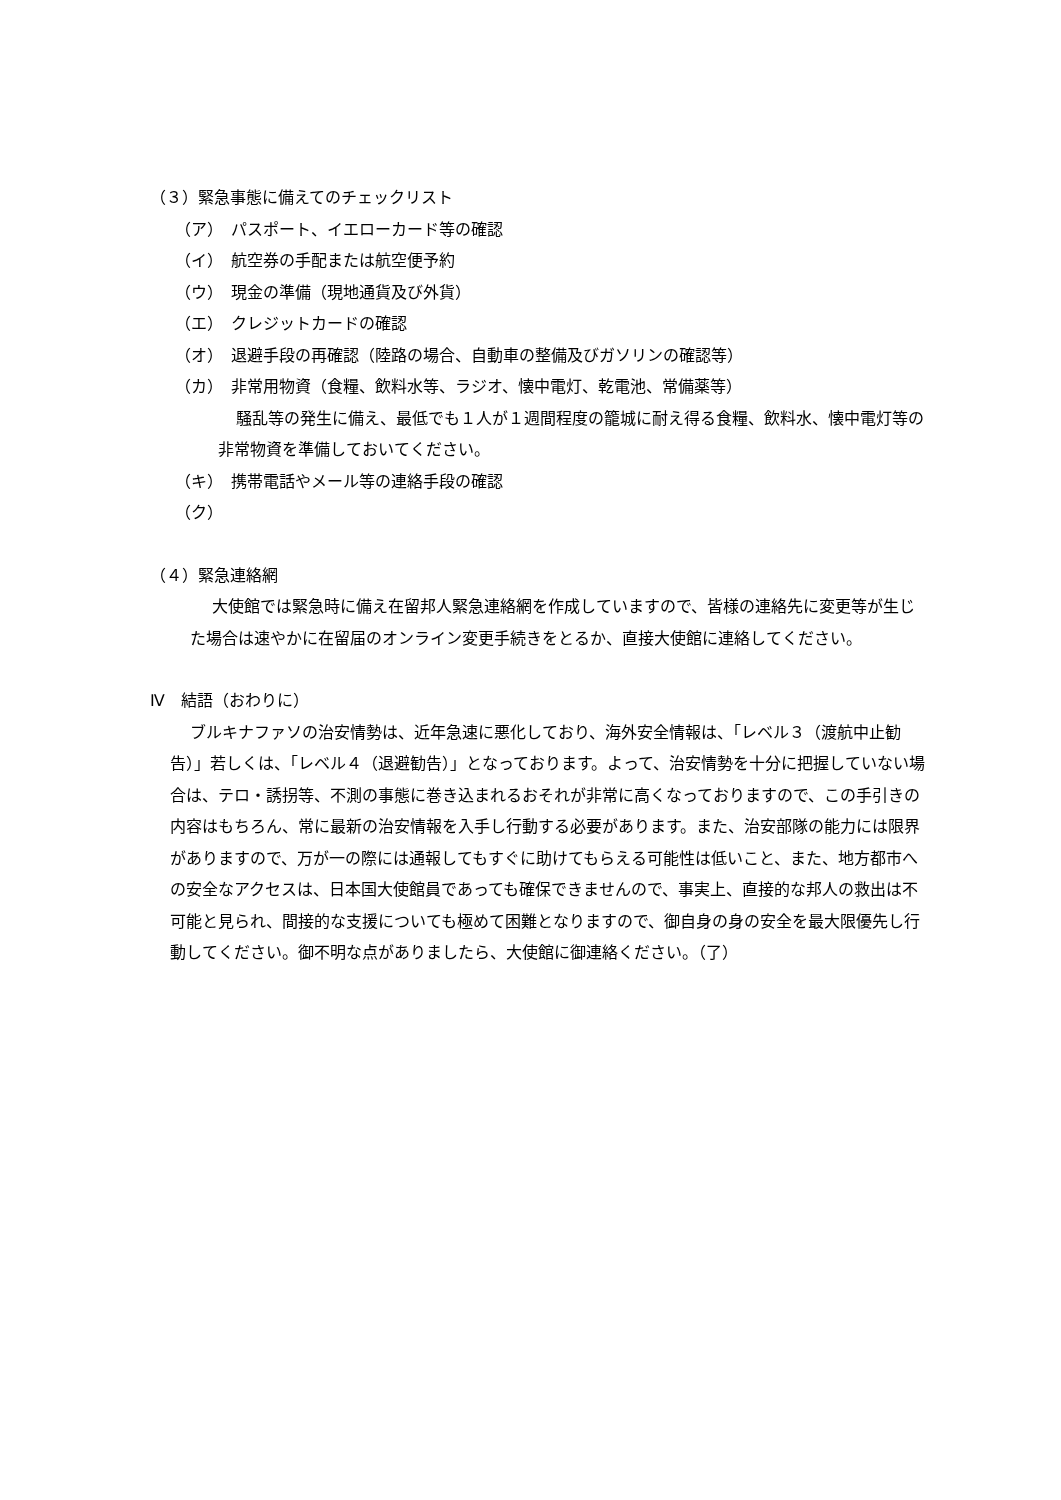（３）緊急事態に備えてのチェックリスト
（ア）　パスポート、イエローカード等の確認
（イ）　航空券の手配または航空便予約
（ウ）　現金の準備（現地通貨及び外貨）
（エ）　クレジットカードの確認
（オ）　退避手段の再確認（陸路の場合、自動車の整備及びガソリンの確認等）
（カ）　非常用物資（食糧、飲料水等、ラジオ、懐中電灯、乾電池、常備薬等）
騒乱等の発生に備え、最低でも１人が１週間程度の籠城に耐え得る食糧、飲料水、懐中電灯等の非常物資を準備しておいてください。
（キ）　携帯電話やメール等の連絡手段の確認
（ク）
（４）緊急連絡網
大使館では緊急時に備え在留邦人緊急連絡網を作成していますので、皆様の連絡先に変更等が生じた場合は速やかに在留届のオンライン変更手続きをとるか、直接大使館に連絡してください。
Ⅳ　結語（おわりに）
ブルキナファソの治安情勢は、近年急速に悪化しており、海外安全情報は、「レベル３（渡航中止勧告）」若しくは、「レベル４（退避勧告）」となっております。よって、治安情勢を十分に把握していない場合は、テロ・誘拐等、不測の事態に巻き込まれるおそれが非常に高くなっておりますので、この手引きの内容はもちろん、常に最新の治安情報を入手し行動する必要があります。また、治安部隊の能力には限界がありますので、万が一の際には通報してもすぐに助けてもらえる可能性は低いこと、また、地方都市への安全なアクセスは、日本国大使館員であっても確保できませんので、事実上、直接的な邦人の救出は不可能と見られ、間接的な支援についても極めて困難となりますので、御自身の身の安全を最大限優先し行動してください。御不明な点がありましたら、大使館に御連絡ください。（了）